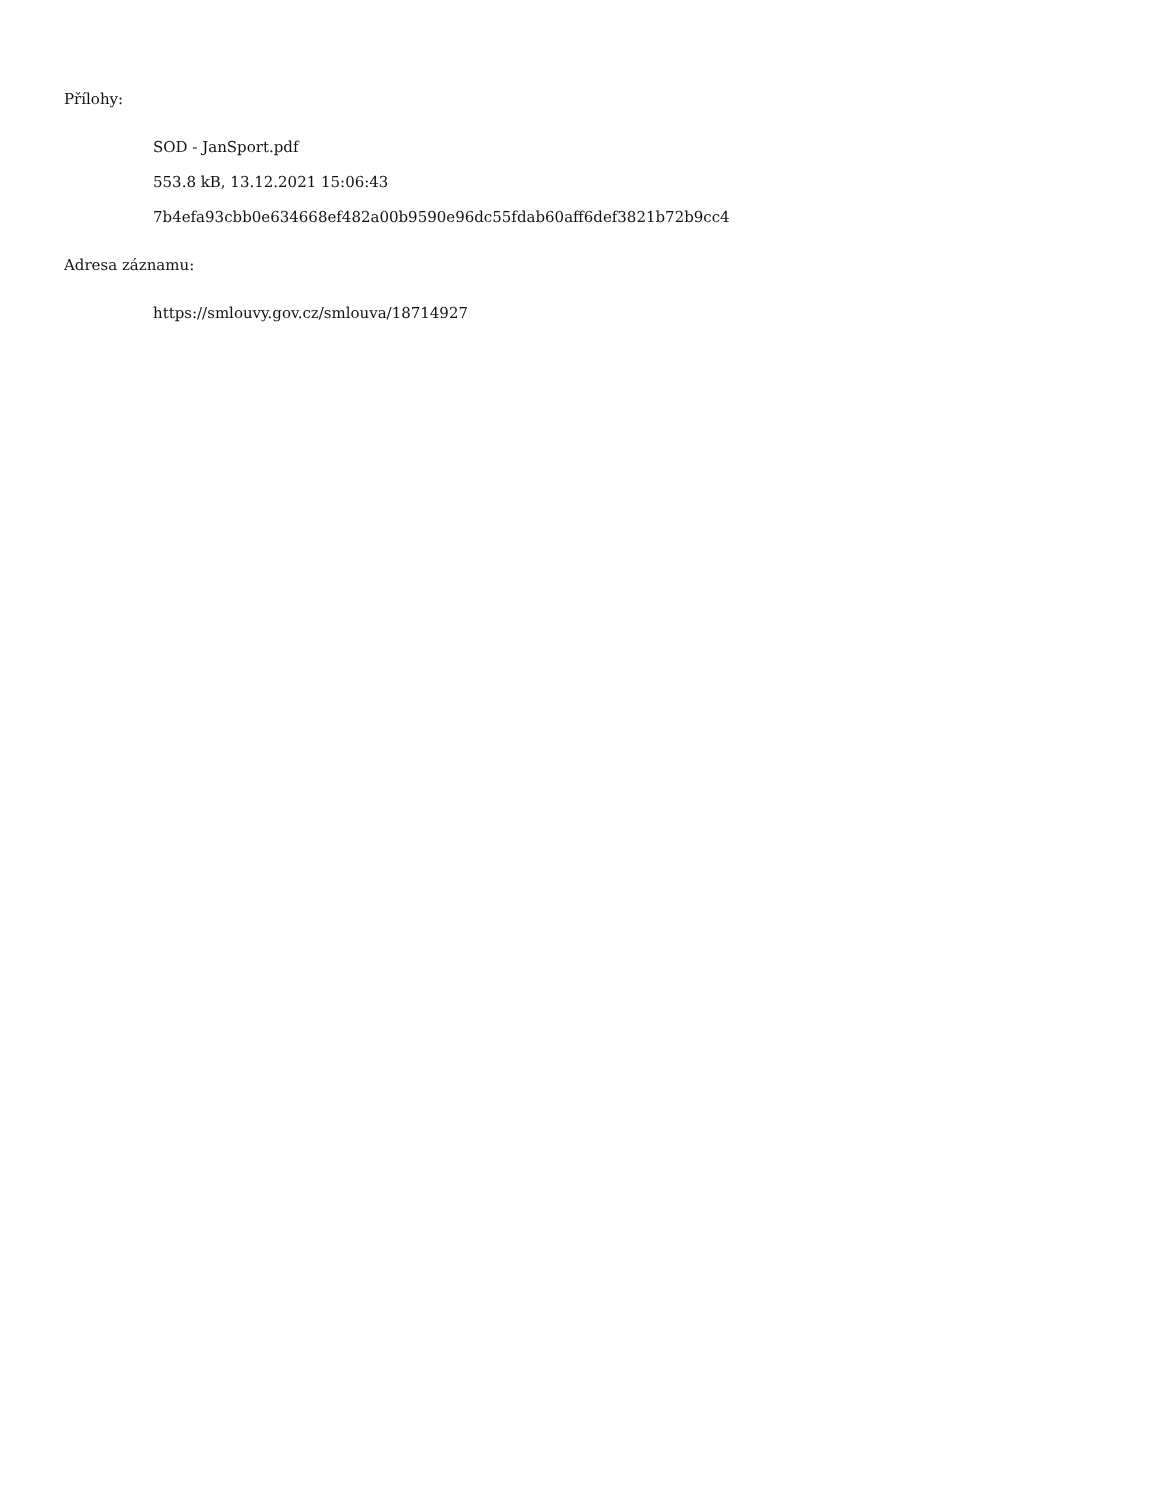Přílohy:
SOD - JanSport.pdf
553.8 kB, 13.12.2021 15:06:43
7b4efa93cbb0e634668ef482a00b9590e96dc55fdab60aff6def3821b72b9cc4
Adresa záznamu:
https://smlouvy.gov.cz/smlouva/18714927